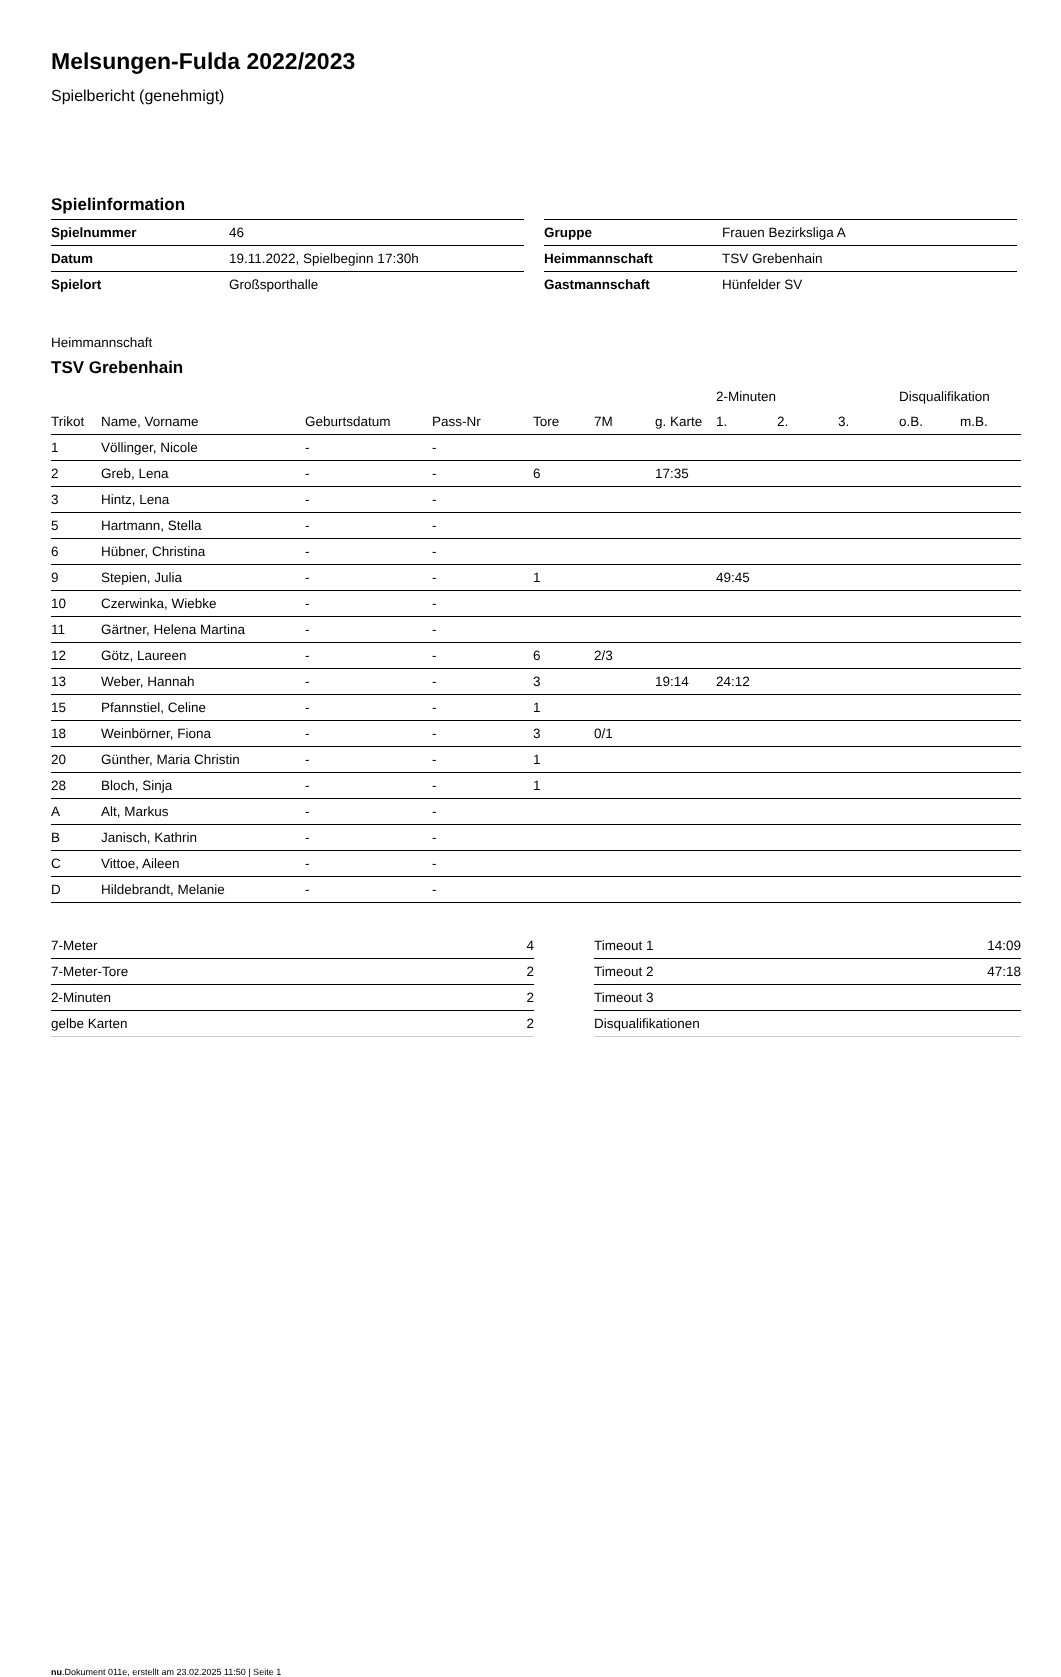Melsungen-Fulda 2022/2023
Spielbericht (genehmigt)
Spielinformation
| Spielnummer | 46 |
| Datum | 19.11.2022, Spielbeginn 17:30h |
| Spielort | Großsporthalle |
| Gruppe | Frauen Bezirksliga A |
| Heimmannschaft | TSV Grebenhain |
| Gastmannschaft | Hünfelder SV |
Heimmannschaft
TSV Grebenhain
| | | | | | | | 2-Minuten | | | Disqualifikation | |
| --- | --- | --- | --- | --- | --- | --- | --- | --- | --- | --- | --- |
| Trikot | Name, Vorname | Geburtsdatum | Pass-Nr | Tore | 7M | g. Karte | 1. | 2. | 3. | o.B. | m.B. |
| 1 | Völlinger, Nicole | - | - | | | | | | | | |
| 2 | Greb, Lena | - | - | 6 | | 17:35 | | | | | |
| 3 | Hintz, Lena | - | - | | | | | | | | |
| 5 | Hartmann, Stella | - | - | | | | | | | | |
| 6 | Hübner, Christina | - | - | | | | | | | | |
| 9 | Stepien, Julia | - | - | 1 | | | 49:45 | | | | |
| 10 | Czerwinka, Wiebke | - | - | | | | | | | | |
| 11 | Gärtner, Helena Martina | - | - | | | | | | | | |
| 12 | Götz, Laureen | - | - | 6 | 2/3 | | | | | | |
| 13 | Weber, Hannah | - | - | 3 | | 19:14 | 24:12 | | | | |
| 15 | Pfannstiel, Celine | - | - | 1 | | | | | | | |
| 18 | Weinbörner, Fiona | - | - | 3 | 0/1 | | | | | | |
| 20 | Günther, Maria Christin | - | - | 1 | | | | | | | |
| 28 | Bloch, Sinja | - | - | 1 | | | | | | | |
| A | Alt, Markus | - | - | | | | | | | | |
| B | Janisch, Kathrin | - | - | | | | | | | | |
| C | Vittoe, Aileen | - | - | | | | | | | | |
| D | Hildebrandt, Melanie | - | - | | | | | | | | |
| 7-Meter | 4 |
| 7-Meter-Tore | 2 |
| 2-Minuten | 2 |
| gelbe Karten | 2 |
| Timeout 1 | 14:09 |
| Timeout 2 | 47:18 |
| Timeout 3 | |
| Disqualifikationen | |
nu.Dokument 011e, erstellt am 23.02.2025 11:50 | Seite 1